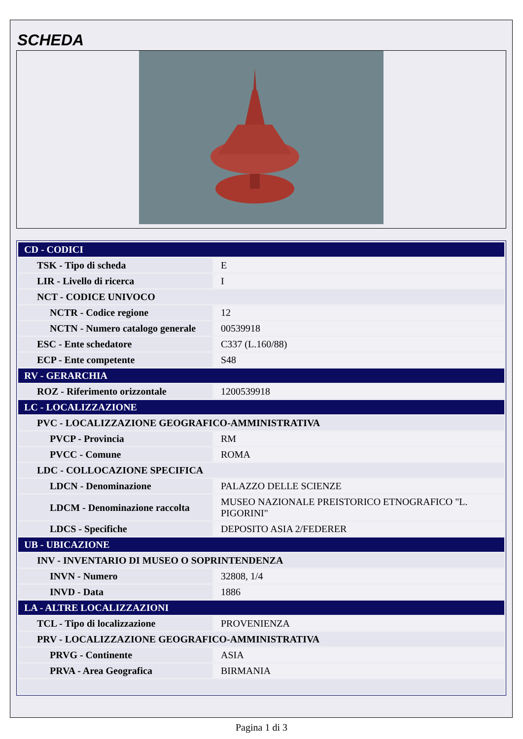SCHEDA
| CD - CODICI | |
| TSK - Tipo di scheda | E |
| LIR - Livello di ricerca | I |
| NCT - CODICE UNIVOCO | |
| NCTR - Codice regione | 12 |
| NCTN - Numero catalogo generale | 00539918 |
| ESC - Ente schedatore | C337 (L.160/88) |
| ECP - Ente competente | S48 |
| RV - GERARCHIA | |
| ROZ - Riferimento orizzontale | 1200539918 |
| LC - LOCALIZZAZIONE | |
| PVC - LOCALIZZAZIONE GEOGRAFICO-AMMINISTRATIVA | |
| PVCP - Provincia | RM |
| PVCC - Comune | ROMA |
| LDC - COLLOCAZIONE SPECIFICA | |
| LDCN - Denominazione | PALAZZO DELLE SCIENZE |
| LDCM - Denominazione raccolta | MUSEO NAZIONALE PREISTORICO ETNOGRAFICO "L. PIGORINI" |
| LDCS - Specifiche | DEPOSITO ASIA 2/FEDERER |
| UB - UBICAZIONE | |
| INV - INVENTARIO DI MUSEO O SOPRINTENDENZA | |
| INVN - Numero | 32808, 1/4 |
| INVD - Data | 1886 |
| LA - ALTRE LOCALIZZAZIONI | |
| TCL - Tipo di localizzazione | PROVENIENZA |
| PRV - LOCALIZZAZIONE GEOGRAFICO-AMMINISTRATIVA | |
| PRVG - Continente | ASIA |
| PRVA - Area Geografica | BIRMANIA |
Pagina 1 di 3